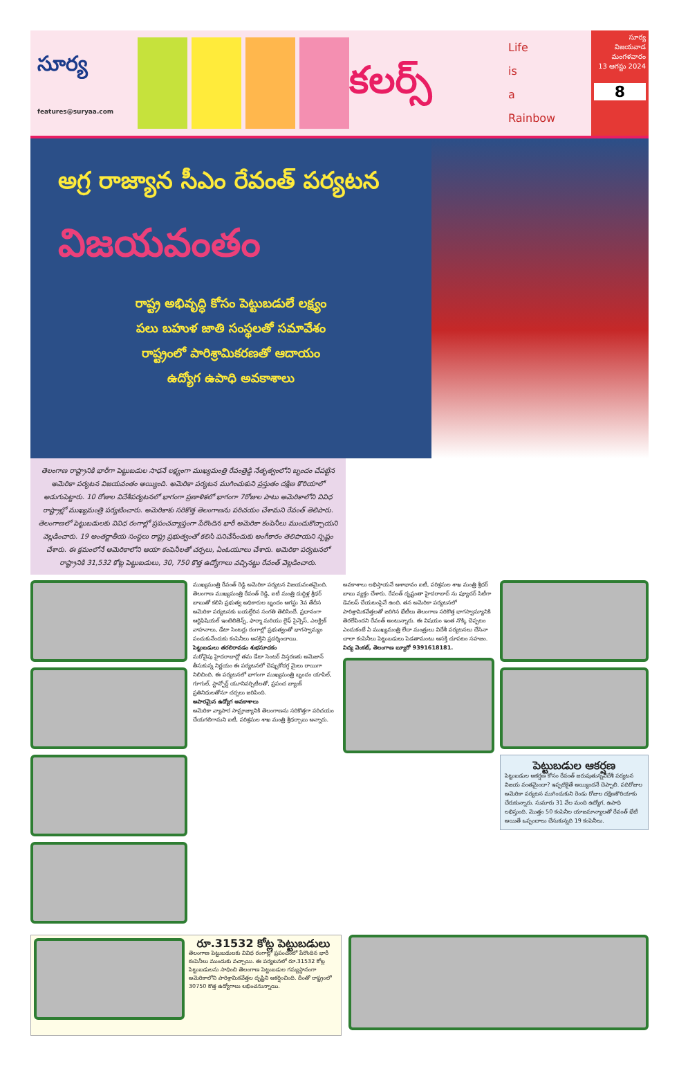సూర్య
features@suryaa.com
కలర్స్
Life
is
a
Rainbow
సూర్య
విజయవాడ
మంగళవారం
13 ఆగస్టు 2024
8
అగ్ర రాజ్యాన సీఎం రేవంత్ పర్యటన
విజయవంతం
రాష్ట్ర అభివృద్ధి కోసం పెట్టుబడులే లక్ష్యం
పలు బహుళ జాతి సంస్థలతో సమావేశం
రాష్ట్రంలో పారిశ్రామికరణతో ఆదాయం
ఉద్యోగ ఉపాధి అవకాశాలు
తెలంగాణ రాష్ట్రానికి భారీగా పెట్టుబడుల సాధనే లక్ష్యంగా ముఖ్యమంత్రి రేవంత్రెడ్డి నేతృత్వంలోని బృందం చేపట్టిన అమెరికా పర్యటన విజయవంతం అయ్యింది. అమెరికా పర్యటన ముగించుకుని ప్రస్తుతం దక్షిణ కొరియాలో అడుగుపెట్టారు. 10 రోజుల విదేశీపర్యటనలో భాగంగా ప్రణాళికలో భాగంగా 7రోజుల పాటు అమెరికాలోని వివిధ రాష్ట్రాల్లో ముఖ్యమంత్రి పర్యటించారు. అమెరికాకు సరికొత్త తెలంగాణను పరిచయం చేశామని రేవంత్ తెలిపారు. తెలంగాణలో పెట్టుబడులకు వివిధ రంగాల్లో ప్రపంచవ్యాప్తంగా పేరొందిన భారీ అమెరికా కంపెనీలు ముందుకొచ్చాయని వెల్లడించారు. 19 అంతర్జాతీయ సంస్థలు రాష్ట్ర ప్రభుత్వంతో కలిసి పనిచేసేందుకు అంగీకారం తెలిపాయని స్పష్టం చేశారు. ఈ క్రమంలోనే అమెరికాలోని ఆయా కంపెనీలతో చర్చలు, ఏంఓయూలు చేశారు. అమెరికా పర్యటనలో రాష్ట్రానికి 31,532 కోట్ల పెట్టుబడులు, 30, 750 కొత్త ఉద్యోగాలు వచ్చినట్టు రేవంత్ వెల్లడించారు.
ముఖ్యమంత్రి రేవంత్ రెడ్డి అమెరికా పర్యటన విజయవంతమైంది. తెలంగాణ ముఖ్యమంత్రి రేవంత్ రెడ్డి, ఐటీ మంత్రి దుద్దిళ్ల శ్రీధర్ బాబుతో కలిసి ప్రభుత్వ అధికారుల బృందం ఆగస్టు 3వ తేదీన అమెరికా పర్యటనకు బయల్దేరిన సంగతి తెలిసిందే. ప్రధానంగా ఆర్టిఫిషియల్ ఇంటెలిజెన్స్, ఫార్మా మరియు లైఫ్ సైన్సెస్, ఎలక్ట్రిక్ వాహనాలు, డేటా సెంటర్లు రంగాల్లో ప్రభుత్వంతో భాగస్వామ్యం పంచుకునేందుకు కంపెనీలు ఆసక్తిని ప్రదర్శించాయి.
పెట్టుబడులు తరలిరావడం శుభసూచకం
మరోవైపు హైదరాబాద్లో తమ డేటా సెంటర్ విస్తరణకు అమెజాన్ తీసుకున్న నిర్ణయం ఈ పర్యటనలో చెప్పుకోదగ్గ మైలు రాయిగా నిలిచింది. ఈ పర్యటనలో భాగంగా ముఖ్యమంత్రి బృందం యాపిల్, గూగుల్, స్టాన్ఫోర్డ్ యూనివర్సిటీలతో, ప్రపంచ బ్యాంక్ ప్రతినిధులతోనూ చర్చలు జరిపింది.
అపారమైన ఉద్యోగ అవకాశాలు
అమెరికా వ్యాపార సామ్రాజ్యానికి తెలంగాణను సరికొత్తగా పరిచయం చేయగలిగామని ఐటీ, పరిశ్రమల శాఖ మంత్రి శ్రీధర్బాబు అన్నారు.
అవకాశాలు లభిస్తాయనే ఆశాభావం ఐటీ, పరిశ్రమల శాఖ మంత్రి శ్రీధర్ బాబు వ్యక్తం చేశారు. రేవంత్ దృష్టంతా హైదరాబాద్ ను ఫ్యూచర్ సిటీగా డెవలప్ చేయటంపైనే ఉంది. తన అమెరికా పర్యటనలో పారిశ్రామికవేత్తలతో జరిగిన భేటీలు తెలంగాణ సరికొత్త భాగస్వామ్యానికి తెరలేపిందని రేవంత్ అంటున్నారు. ఈ విషయం ఇంత నొక్కి చెప్పటం ఎందుకంటే ఏ ముఖ్యమంత్రి లేదా మంత్రులు విదేశీ పర్యటనలు చేసినా చాలా కంపెనీలు పెట్టుబడులు పెడతామంటు ఆసక్తి చూపటం సహజం.
విద్య వెంకట్, తెలంగాణ బ్యూరో 9391618181.
పెట్టుబడుల ఆకర్షణ
పెట్టుబడుల ఆకర్షణ కోసం రేవంత్ జరుపుతున్నవిదేశీ పర్యటన విజయ వంతమైందా? ఇప్పటికైతే అయ్యిందనే చెప్పాలి. పదిరోజుల అమెరికా పర్యటన ముగించుకుని రెండు రోజుల దక్షిణకొరియాకు చేరుకున్నారు. సుమారు 31 వేల మంది ఉద్యోగ, ఉపాధి లభిస్తుంది. మొత్తం 50 కంపెనీల యాజమాన్యాలతో రేవంత్ భేటీ అయితే ఒప్పందాలు చేసుకున్నది 19 కంపెనీలు.
రూ.31532 కోట్ల పెట్టుబడులు
తెలంగాణ పెట్టుబడులకు వివిధ రంగాల్లో ప్రపంచంలో పేరొందిన భారీ కంపెనీలు ముందుకు వచ్చాయి. ఈ పర్యటనలో రూ.31532 కోట్ల పెట్టుబడులను సాధించి తెలంగాణ పెట్టుబడుల గమ్యస్థానంగా అమెరికాలోని పారిశ్రామికవేత్తల దృష్టిని ఆకర్షించింది. దీంతో రాష్ట్రంలో 30750 కొత్త ఉద్యోగాలు లభించనున్నాయి.